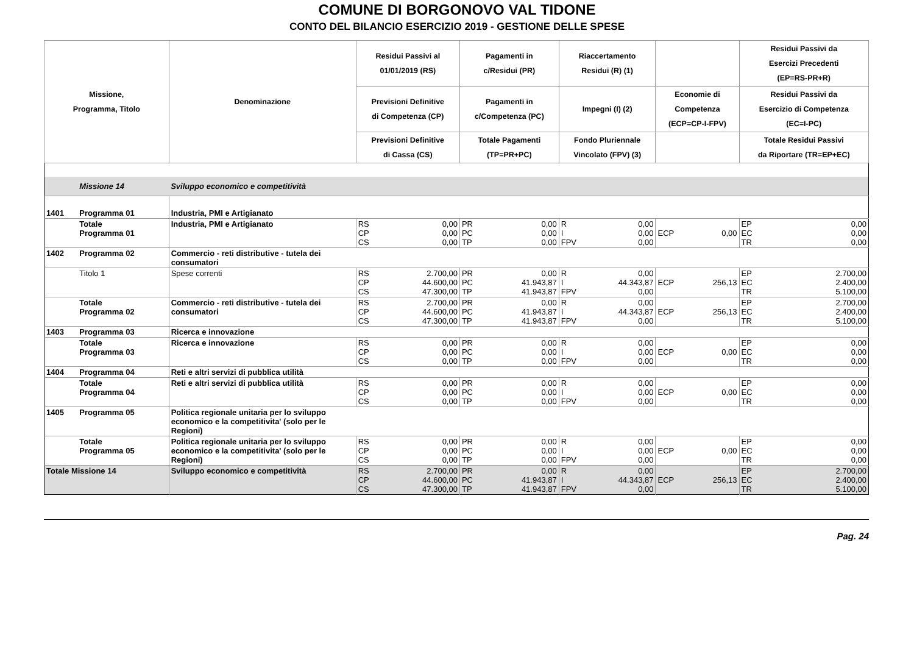COMUNE DI BORGONOVO VAL TIDONE
CONTO DEL BILANCIO ESERCIZIO 2019 - GESTIONE DELLE SPESE
| Missione, Programma, Titolo | | Denominazione | Residui Passivi al 01/01/2019 (RS) | | Pagamenti in c/Residui (PR) | | Riaccertamento Residui (R) (1) | | | | Residui Passivi da Esercizi Precedenti (EP=RS-PR+R) | |
| --- | --- | --- | --- | --- | --- | --- | --- | --- | --- | --- | --- | --- |
| | | | Previsioni Definitive di Competenza (CP) | | Pagamenti in c/Competenza (PC) | | Impegni (I) (2) | | Economie di Competenza (ECP=CP-I-FPV) | | Residui Passivi da Esercizio di Competenza (EC=I-PC) | |
| | | | Previsioni Definitive di Cassa (CS) | | Totale Pagamenti (TP=PR+PC) | | Fondo Pluriennale Vincolato (FPV) (3) | | | | Totale Residui Passivi da Riportare (TR=EP+EC) | |
| | Missione 14 | Sviluppo economico e competitività | | | | | | | | | | |
| 1401 | Programma 01 | Industria, PMI e Artigianato | | | | | | | | | | |
| | Totale Programma 01 | Industria, PMI e Artigianato | RS CP CS | 0,00 0,00 0,00 | PR PC TP | 0,00 0,00 0,00 | R I FPV | 0,00 0,00 0,00 | ECP | 0,00 | EP EC TR | 0,00 0,00 0,00 |
| 1402 | Programma 02 | Commercio - reti distributive - tutela dei consumatori | | | | | | | | | | |
| | Titolo 1 | Spese correnti | RS CP CS | 2.700,00 44.600,00 47.300,00 | PR PC TP | 0,00 41.943,87 41.943,87 | R I FPV | 0,00 44.343,87 0,00 | ECP | 256,13 | EP EC TR | 2.700,00 2.400,00 5.100,00 |
| | Totale Programma 02 | Commercio - reti distributive - tutela dei consumatori | RS CP CS | 2.700,00 44.600,00 47.300,00 | PR PC TP | 0,00 41.943,87 41.943,87 | R I FPV | 0,00 44.343,87 0,00 | ECP | 256,13 | EP EC TR | 2.700,00 2.400,00 5.100,00 |
| 1403 | Programma 03 | Ricerca e innovazione | | | | | | | | | | |
| | Totale Programma 03 | Ricerca e innovazione | RS CP CS | 0,00 0,00 0,00 | PR PC TP | 0,00 0,00 0,00 | R I FPV | 0,00 0,00 0,00 | ECP | 0,00 | EP EC TR | 0,00 0,00 0,00 |
| 1404 | Programma 04 | Reti e altri servizi di pubblica utilità | | | | | | | | | | |
| | Totale Programma 04 | Reti e altri servizi di pubblica utilità | RS CP CS | 0,00 0,00 0,00 | PR PC TP | 0,00 0,00 0,00 | R I FPV | 0,00 0,00 0,00 | ECP | 0,00 | EP EC TR | 0,00 0,00 0,00 |
| 1405 | Programma 05 | Politica regionale unitaria per lo sviluppo economico e la competitivita' (solo per le Regioni) | | | | | | | | | | |
| | Totale Programma 05 | Politica regionale unitaria per lo sviluppo economico e la competitivita' (solo per le Regioni) | RS CP CS | 0,00 0,00 0,00 | PR PC TP | 0,00 0,00 0,00 | R I FPV | 0,00 0,00 0,00 | ECP | 0,00 | EP EC TR | 0,00 0,00 0,00 |
| Totale Missione 14 | | Sviluppo economico e competitività | RS CP CS | 2.700,00 44.600,00 47.300,00 | PR PC TP | 0,00 41.943,87 41.943,87 | R I FPV | 0,00 44.343,87 0,00 | ECP | 256,13 | EP EC TR | 2.700,00 2.400,00 5.100,00 |
Pag. 24